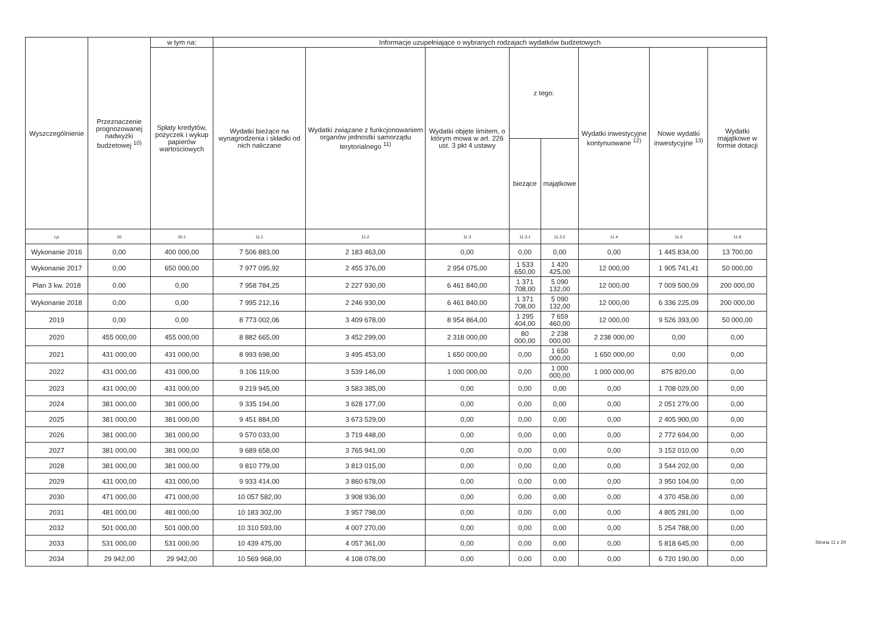| Wyszczególnienie | Przeznaczenie prognozowanej nadwyżki budżetowej <sup>10)</sup> | w tym na: | Informacje uzupełniające o wybranych rodzajach wydatków budżetowych | | | | | | | |
| --- | --- | --- | --- | --- | --- | --- | --- | --- | --- | --- |
| | | Spłaty kredytów, pożyczek i wykup papierów wartościowych | Wydatki bieżące na wynagrodzenia i składki od nich naliczane | Wydatki związane z funkcjonowaniem organów jednostki samorządu terytorialnego <sup>11)</sup> | Wydatki objęte limitem, o którym mowa w art. 226 ust. 3 pkt 4 ustawy | z tego: | | Wydatki inwestycyjne kontynuowane <sup>12)</sup> | Nowe wydatki inwestycyjne <sup>13)</sup> | Wydatki majątkowe w formie dotacji |
| | | | | | | bieżące | majątkowe | | | |
| Lp | 10 | 10.1 | 11.1 | 11.2 | 11.3 | 11.3.1 | 11.3.2 | 11.4 | 11.5 | 11.6 |
| Wykonanie 2016 | 0,00 | 400 000,00 | 7 506 883,00 | 2 183 463,00 | 0,00 | 0,00 | 0,00 | 0,00 | 1 445 834,00 | 13 700,00 |
| Wykonanie 2017 | 0,00 | 650 000,00 | 7 977 095,92 | 2 455 376,00 | 2 954 075,00 | 1 533 650,00 | 1 420 425,00 | 12 000,00 | 1 905 741,41 | 50 000,00 |
| Plan 3 kw. 2018 | 0,00 | 0,00 | 7 958 784,25 | 2 227 930,00 | 6 461 840,00 | 1 371 708,00 | 5 090 132,00 | 12 000,00 | 7 009 500,09 | 200 000,00 |
| Wykonanie 2018 | 0,00 | 0,00 | 7 995 212,16 | 2 246 930,00 | 6 461 840,00 | 1 371 708,00 | 5 090 132,00 | 12 000,00 | 6 336 225,09 | 200 000,00 |
| 2019 | 0,00 | 0,00 | 8 773 002,06 | 3 409 678,00 | 8 954 864,00 | 1 295 404,00 | 7 659 460,00 | 12 000,00 | 9 526 393,00 | 50 000,00 |
| 2020 | 455 000,00 | 455 000,00 | 8 882 665,00 | 3 452 299,00 | 2 318 000,00 | 80 000,00 | 2 238 000,00 | 2 238 000,00 | 0,00 | 0,00 |
| 2021 | 431 000,00 | 431 000,00 | 8 993 698,00 | 3 495 453,00 | 1 650 000,00 | 0,00 | 1 650 000,00 | 1 650 000,00 | 0,00 | 0,00 |
| 2022 | 431 000,00 | 431 000,00 | 9 106 119,00 | 3 539 146,00 | 1 000 000,00 | 0,00 | 1 000 000,00 | 1 000 000,00 | 875 820,00 | 0,00 |
| 2023 | 431 000,00 | 431 000,00 | 9 219 945,00 | 3 583 385,00 | 0,00 | 0,00 | 0,00 | 0,00 | 1 708 029,00 | 0,00 |
| 2024 | 381 000,00 | 381 000,00 | 9 335 194,00 | 3 628 177,00 | 0,00 | 0,00 | 0,00 | 0,00 | 2 051 279,00 | 0,00 |
| 2025 | 381 000,00 | 381 000,00 | 9 451 884,00 | 3 673 529,00 | 0,00 | 0,00 | 0,00 | 0,00 | 2 405 900,00 | 0,00 |
| 2026 | 381 000,00 | 381 000,00 | 9 570 033,00 | 3 719 448,00 | 0,00 | 0,00 | 0,00 | 0,00 | 2 772 694,00 | 0,00 |
| 2027 | 381 000,00 | 381 000,00 | 9 689 658,00 | 3 765 941,00 | 0,00 | 0,00 | 0,00 | 0,00 | 3 152 010,00 | 0,00 |
| 2028 | 381 000,00 | 381 000,00 | 9 810 779,00 | 3 813 015,00 | 0,00 | 0,00 | 0,00 | 0,00 | 3 544 202,00 | 0,00 |
| 2029 | 431 000,00 | 431 000,00 | 9 933 414,00 | 3 860 678,00 | 0,00 | 0,00 | 0,00 | 0,00 | 3 950 104,00 | 0,00 |
| 2030 | 471 000,00 | 471 000,00 | 10 057 582,00 | 3 908 936,00 | 0,00 | 0,00 | 0,00 | 0,00 | 4 370 458,00 | 0,00 |
| 2031 | 481 000,00 | 481 000,00 | 10 183 302,00 | 3 957 798,00 | 0,00 | 0,00 | 0,00 | 0,00 | 4 805 281,00 | 0,00 |
| 2032 | 501 000,00 | 501 000,00 | 10 310 593,00 | 4 007 270,00 | 0,00 | 0,00 | 0,00 | 0,00 | 5 254 788,00 | 0,00 |
| 2033 | 531 000,00 | 531 000,00 | 10 439 475,00 | 4 057 361,00 | 0,00 | 0,00 | 0,00 | 0,00 | 5 818 645,00 | 0,00 |
| 2034 | 29 942,00 | 29 942,00 | 10 569 968,00 | 4 108 078,00 | 0,00 | 0,00 | 0,00 | 0,00 | 6 720 190,00 | 0,00 |
Strona 11 z 20